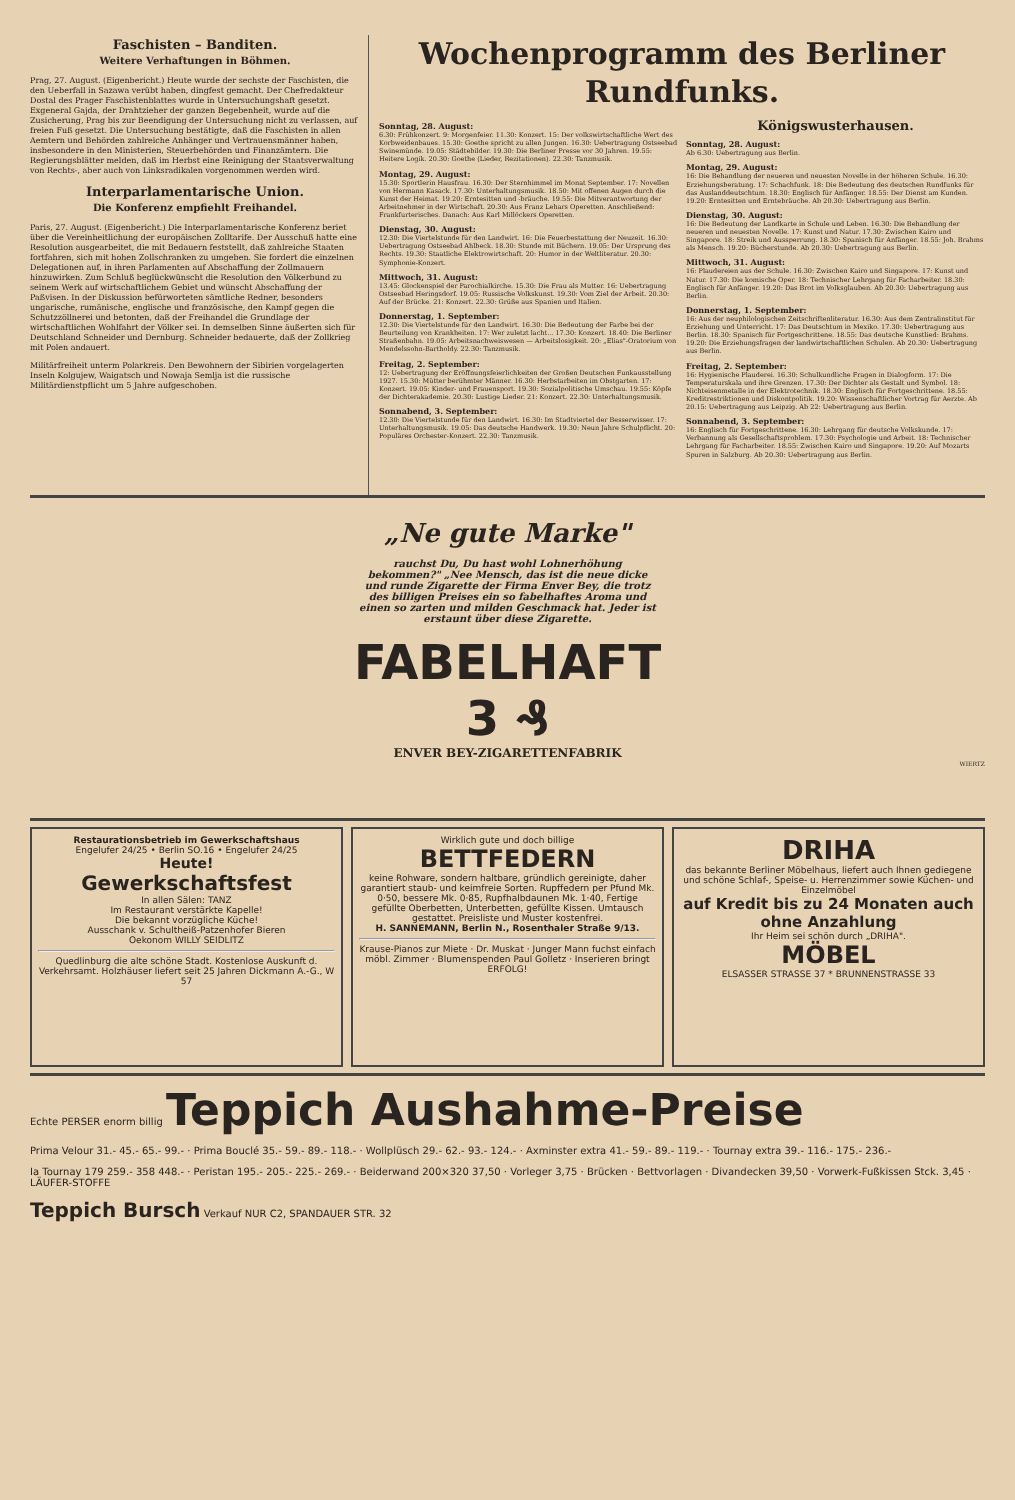Faschisten – Banditen.
Weitere Verhaftungen in Böhmen.
Prag, 27. August. (Eigenbericht.) Heute wurde der sechste der Faschisten, die den Ueberfall in Sazawa verübt haben, dingfest gemacht. Der Chefredakteur Dostal des Prager Faschistenblattes wurde in Untersuchungshaft gesetzt. Exgeneral Gajda, der Drahtzieher der ganzen Begebenheit, wurde auf die Zusicherung, Prag bis zur Beendigung der Untersuchung nicht zu verlassen, auf freien Fuß gesetzt. Die Untersuchung bestätigte, daß die Faschisten in allen Aemtern und Behörden zahlreiche Anhänger und Vertrauensmänner haben, insbesondere in den Ministerien, Steuerbehörden und Finanzämtern. Die Regierungsblätter melden, daß im Herbst eine Reinigung der Staatsverwaltung von Rechts-, aber auch von Linksradikalen vorgenommen werden wird.
Interparlamentarische Union.
Die Konferenz empfiehlt Freihandel.
Paris, 27. August. (Eigenbericht.) Die Interparlamentarische Konferenz beriet über die Vereinheitlichung der europäischen Zolltarife. Der Ausschuß hatte eine Resolution ausgearbeitet, die mit Bedauern feststellt, daß zahlreiche Staaten fortfahren, sich mit hohen Zollschranken zu umgeben. Sie fordert die einzelnen Delegationen auf, in ihren Parlamenten auf Abschaffung der Zollmauern hinzuwirken. Zum Schluß beglückwünscht die Resolution den Völkerbund zu seinem Werk auf wirtschaftlichem Gebiet und wünscht Abschaffung der Paßvisen. In der Diskussion befürworteten sämtliche Redner, besonders ungarische, rumänische, englische und französische, den Kampf gegen die Schutzzöllnerei und betonten, daß der Freihandel die Grundlage der wirtschaftlichen Wohlfahrt der Völker sei. In demselben Sinne äußerten sich für Deutschland Schneider und Dernburg. Schneider bedauerte, daß der Zollkrieg mit Polen andauert.
Militärfreiheit unterm Polarkreis. Den Bewohnern der Sibirien vorgelagerten Inseln Kolgujew, Waigatsch und Nowaja Semlja ist die russische Militärdienstpflicht um 5 Jahre aufgeschoben.
Wochenprogramm des Berliner Rundfunks.
Sonntag, 28. August:
6.30: Frühkonzert. 9: Morgenfeier. 11.30: Konzert. 15: Der volkswirtschaftliche Wert des Korbweidenbaues. 15.30: Goethe spricht zu allen Jungen. 16.30: Uebertragung Ostseebad Swinemünde. 19.05: Städtebilder. 19.30: Die Berliner Presse vor 30 Jahren. 19.55: Heitere Logik. 20.30: Goethe (Lieder, Rezitationen). 22.30: Tanzmusik.
Montag, 29. August:
15.30: Sportlerin Hausfrau. 16.30: Der Sternhimmel im Monat September. 17: Novellen von Hermann Kasack. 17.30: Unterhaltungsmusik. 18.50: Mit offenen Augen durch die Kunst der Heimat. 19.20: Erntesitten und -bräuche. 19.55: Die Mitverantwortung der Arbeitnehmer in der Wirtschaft. 20.30: Aus Franz Lehars Operetten. Anschließend: Frankfurterisches. Danach: Aus Karl Millöckers Operetten.
Dienstag, 30. August:
12.30: Die Viertelstunde für den Landwirt. 16: Die Feuerbestattung der Neuzeit. 16.30: Uebertragung Ostseebad Ahlbeck. 18.30: Stunde mit Büchern. 19.05: Der Ursprung des Rechts. 19.30: Staatliche Elektrowirtschaft. 20: Humor in der Weltliteratur. 20.30: Symphonie-Konzert.
Mittwoch, 31. August:
13.45: Glockenspiel der Parochialkirche. 15.30: Die Frau als Mutter. 16: Uebertragung Ostseebad Heringsdorf. 19.05: Russische Volkskunst. 19.30: Vom Ziel der Arbeit. 20.30: Auf der Brücke. 21: Konzert. 22.30: Grüße aus Spanien und Italien.
Donnerstag, 1. September:
12.30: Die Viertelstunde für den Landwirt. 16.30: Die Bedeutung der Farbe bei der Beurteilung von Krankheiten. 17: Wer zuletzt lacht... 17.30: Konzert. 18.40: Die Berliner Straßenbahn. 19.05: Arbeitsnachweiswesen — Arbeitslosigkeit. 20: „Elias"-Oratorium von Mendelssohn-Bartholdy. 22.30: Tanzmusik.
Freitag, 2. September:
12: Uebertragung der Eröffnungsfeierlichkeiten der Großen Deutschen Funkausstellung 1927. 15.30: Mütter berühmter Männer. 16.30: Herbstarbeiten im Obstgarten. 17: Konzert. 19.05: Kinder- und Frauensport. 19.30: Sozialpolitische Umschau. 19.55: Köpfe der Dichterakademie. 20.30: Lustige Lieder. 21: Konzert. 22.30: Unterhaltungsmusik.
Sonnabend, 3. September:
12.30: Die Viertelstunde für den Landwirt. 16.30: Im Stadtviertel der Besserwisser. 17: Unterhaltungsmusik. 19.05: Das deutsche Handwerk. 19.30: Neun Jahre Schulpflicht. 20: Populäres Orchester-Konzert. 22.30: Tanzmusik.
Königswusterhausen.
Sonntag, 28. August:
Ab 6.30: Uebertragung aus Berlin.
Montag, 29. August:
16: Die Behandlung der neueren und neuesten Novelle in der höheren Schule. 16.30: Erziehungsberatung. 17: Schachfunk. 18: Die Bedeutung des deutschen Rundfunks für das Auslanddeutschtum. 18.30: Englisch für Anfänger. 18.55: Der Dienst am Kunden. 19.20: Erntesitten und Erntebräuche. Ab 20.30: Uebertragung aus Berlin.
Dienstag, 30. August:
16: Die Bedeutung der Landkarte in Schule und Leben. 16.30: Die Behandlung der neueren und neuesten Novelle. 17: Kunst und Natur. 17.30: Zwischen Kairo und Singapore. 18: Streik und Aussperrung. 18.30: Spanisch für Anfänger. 18.55: Joh. Brahms als Mensch. 19.20: Bücherstunde. Ab 20.30: Uebertragung aus Berlin.
Mittwoch, 31. August:
16: Plaudereien aus der Schule. 16.30: Zwischen Kairo und Singapore. 17: Kunst und Natur. 17.30: Die komische Oper. 18: Technischer Lehrgang für Facharbeiter. 18.30: Englisch für Anfänger. 19.20: Das Brot im Volksglauben. Ab 20.30: Uebertragung aus Berlin.
Donnerstag, 1. September:
16: Aus der neuphilologischen Zeitschriftenliteratur. 16.30: Aus dem Zentralinstitut für Erziehung und Unterricht. 17: Das Deutschtum in Mexiko. 17.30: Uebertragung aus Berlin. 18.30: Spanisch für Fortgeschrittene. 18.55: Das deutsche Kunstlied: Brahms. 19.20: Die Erziehungsfragen der landwirtschaftlichen Schulen. Ab 20.30: Uebertragung aus Berlin.
Freitag, 2. September:
16: Hygienische Plauderei. 16.30: Schulkundliche Fragen in Dialogform. 17: Die Temperaturskala und ihre Grenzen. 17.30: Der Dichter als Gestalt und Symbol. 18: Nichteisenmetalle in der Elektrotechnik. 18.30: Englisch für Fortgeschrittene. 18.55: Kreditrestriktionen und Diskontpolitik. 19.20: Wissenschaftlicher Vortrag für Aerzte. Ab 20.15: Uebertragung aus Leipzig. Ab 22: Uebertragung aus Berlin.
Sonnabend, 3. September:
16: Englisch für Fortgeschrittene. 16.30: Lehrgang für deutsche Volkskunde. 17: Verbannung als Gesellschaftsproblem. 17.30: Psychologie und Arbeit. 18: Technischer Lehrgang für Facharbeiter. 18.55: Zwischen Kairo und Singapore. 19.20: Auf Mozarts Spuren in Salzburg. Ab 20.30: Uebertragung aus Berlin.
„Ne gute Marke"
rauchst Du, Du hast wohl Lohnerhöhung bekommen?" „Nee Mensch, das ist die neue dicke und runde Zigarette der Firma Enver Bey, die trotz des billigen Preises ein so fabelhaftes Aroma und einen so zarten und milden Geschmack hat. Jeder ist erstaunt über diese Zigarette.
FABELHAFT
3 ₰
ENVER BEY-ZIGARETTENFABRIK
WIERTZ
Restaurationsbetrieb im Gewerkschaftshaus
Engelufer 24/25 • Berlin SO.16 • Engelufer 24/25
Heute!
Gewerkschaftsfest
In allen Sälen: TANZ
Im Restaurant verstärkte Kapelle!
Die bekannt vorzügliche Küche!
Ausschank v. Schultheiß-Patzenhofer Bieren
Oekonom WILLY SEIDLITZ
Quedlinburg die alte schöne Stadt. Kostenlose Auskunft d. Verkehrsamt. Holzhäuser liefert seit 25 Jahren Dickmann A.-G., W 57
Wirklich gute und doch billige
BETTFEDERN
keine Rohware, sondern haltbare, gründlich gereinigte, daher garantiert staub- und keimfreie Sorten. Rupffedern per Pfund Mk. 0·50, bessere Mk. 0·85, Rupfhalbdaunen Mk. 1·40, Fertige gefüllte Oberbetten, Unterbetten, gefüllte Kissen. Umtausch gestattet. Preisliste und Muster kostenfrei.
H. SANNEMANN, Berlin N., Rosenthaler Straße 9/13.
Krause-Pianos zur Miete · Dr. Muskat · Junger Mann fuchst einfach möbl. Zimmer · Blumenspenden Paul Golletz · Inserieren bringt ERFOLG!
DRIHA
das bekannte Berliner Möbelhaus, liefert auch Ihnen gediegene und schöne Schlaf-, Speise- u. Herrenzimmer sowie Küchen- und Einzelmöbel
auf Kredit bis zu 24 Monaten auch ohne Anzahlung
Ihr Heim sei schön durch „DRIHA".
MÖBEL
ELSASSER STRASSE 37 * BRUNNENSTRASSE 33
Echte PERSER enorm billig Teppich Aushahme-Preise
Prima Velour 31.- 45.- 65.- 99.- · Prima Bouclé 35.- 59.- 89.- 118.- · Wollplüsch 29.- 62.- 93.- 124.- · Axminster extra 41.- 59.- 89.- 119.- · Tournay extra 39.- 116.- 175.- 236.-
Ia Tournay 179 259.- 358 448.- · Peristan 195.- 205.- 225.- 269.- · Beiderwand 200×320 37,50 · Vorleger 3,75 · Brücken · Bettvorlagen · Divandecken 39,50 · Vorwerk-Fußkissen Stck. 3,45 · LÄUFER-STOFFE
Teppich Bursch Verkauf NUR C2, SPANDAUER STR. 32